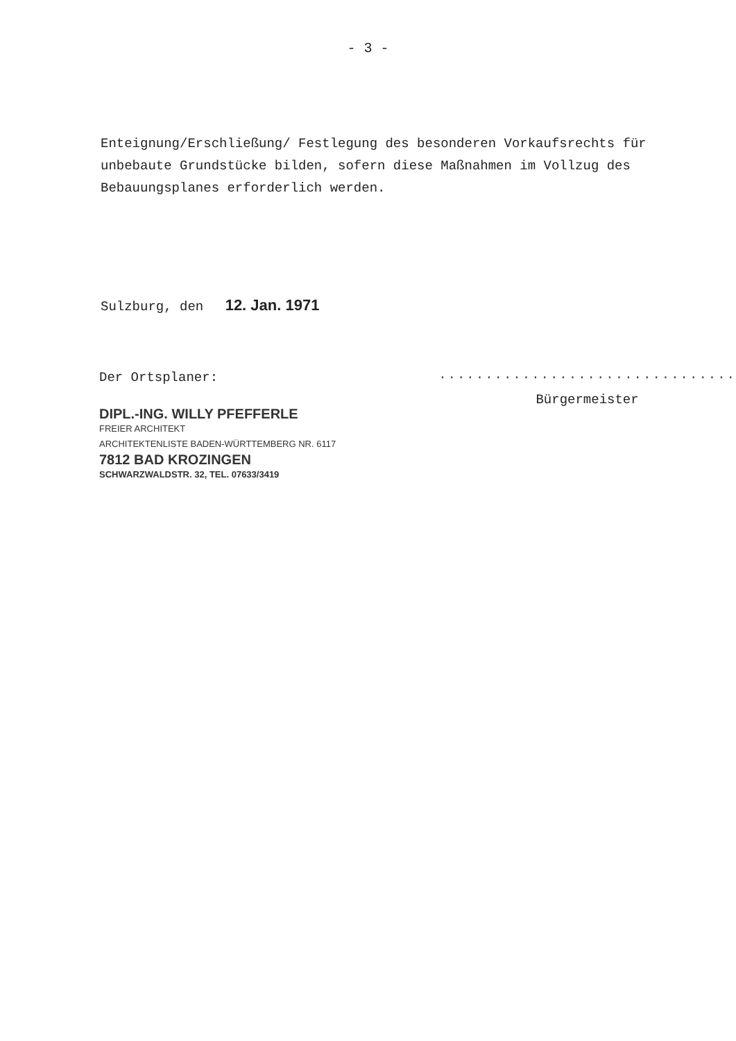- 3 -
Enteignung/Erschließung/ Festlegung des besonderen Vorkaufsrechts für unbebaute Grundstücke bilden, sofern diese Maßnahmen im Vollzug des Bebauungsplanes erforderlich werden.
Sulzburg, den 12. Jan. 1971
Der Ortsplaner:
DIPL.-ING. WILLY PFEFFERLE
FREIER ARCHITEKT
ARCHITEKTENLISTE BADEN-WÜRTTEMBERG NR. 6117
7812 BAD KROZINGEN
SCHWARZWALDSTR. 32, TEL. 07633/3419
································
Bürgermeister